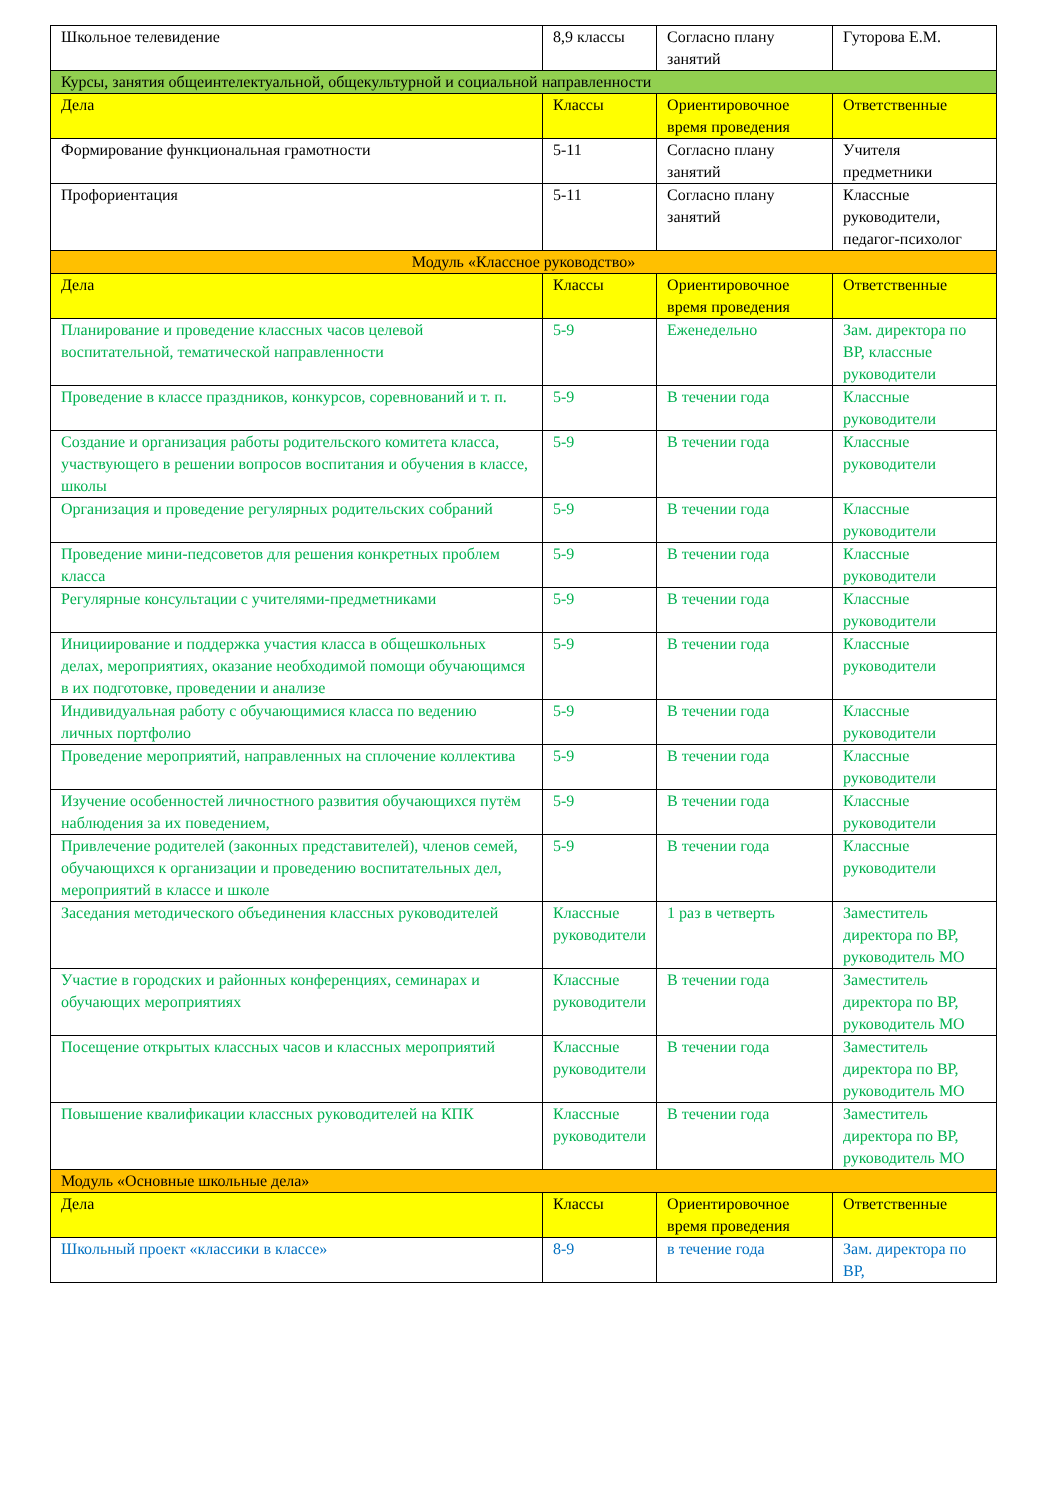| Школьное телевидение | 8,9 классы | Согласно плану занятий | Гуторова Е.М. |
| Курсы, занятия общеинтелектуальной, общекультурной и социальной направленности | | | |
| Дела | Классы | Ориентировочное время проведения | Ответственные |
| Формирование функциональная грамотности | 5-11 | Согласно плану занятий | Учителя предметники |
| Профориентация | 5-11 | Согласно плану занятий | Классные руководители, педагог-психолог |
| Модуль «Классное руководство» | | | |
| Дела | Классы | Ориентировочное время проведения | Ответственные |
| Планирование и проведение классных часов целевой воспитательной, тематической направленности | 5-9 | Еженедельно | Зам. директора по ВР, классные руководители |
| Проведение в классе праздников, конкурсов, соревнований и т. п. | 5-9 | В течении года | Классные руководители |
| Создание и организация работы родительского комитета класса, участвующего в решении вопросов воспитания и обучения в классе, школы | 5-9 | В течении года | Классные руководители |
| Организация и проведение регулярных родительских собраний | 5-9 | В течении года | Классные руководители |
| Проведение мини-педсоветов для решения конкретных проблем класса | 5-9 | В течении года | Классные руководители |
| Регулярные консультации с учителями-предметниками | 5-9 | В течении года | Классные руководители |
| Инициирование и поддержка участия класса в общешкольных делах, мероприятиях, оказание необходимой помощи обучающимся в их подготовке, проведении и анализе | 5-9 | В течении года | Классные руководители |
| Индивидуальная работу с обучающимися класса по ведению личных портфолио | 5-9 | В течении года | Классные руководители |
| Проведение мероприятий, направленных на сплочение коллектива | 5-9 | В течении года | Классные руководители |
| Изучение особенностей личностного развития обучающихся путём наблюдения за их поведением, | 5-9 | В течении года | Классные руководители |
| Привлечение родителей (законных представителей), членов семей, обучающихся к организации и проведению воспитательных дел, мероприятий в классе и школе | 5-9 | В течении года | Классные руководители |
| Заседания методического объединения классных руководителей | Классные руководители | 1 раз в четверть | Заместитель директора по ВР, руководитель МО |
| Участие в городских и районных конференциях, семинарах и обучающих мероприятиях | Классные руководители | В течении года | Заместитель директора по ВР, руководитель МО |
| Посещение открытых классных часов и классных мероприятий | Классные руководители | В течении года | Заместитель директора по ВР, руководитель МО |
| Повышение квалификации классных руководителей на КПК | Классные руководители | В течении года | Заместитель директора по ВР, руководитель МО |
| Модуль «Основные школьные дела» | | | |
| Дела | Классы | Ориентировочное время проведения | Ответственные |
| Школьный проект «классики в классе» | 8-9 | в течение года | Зам. директора по ВР, |